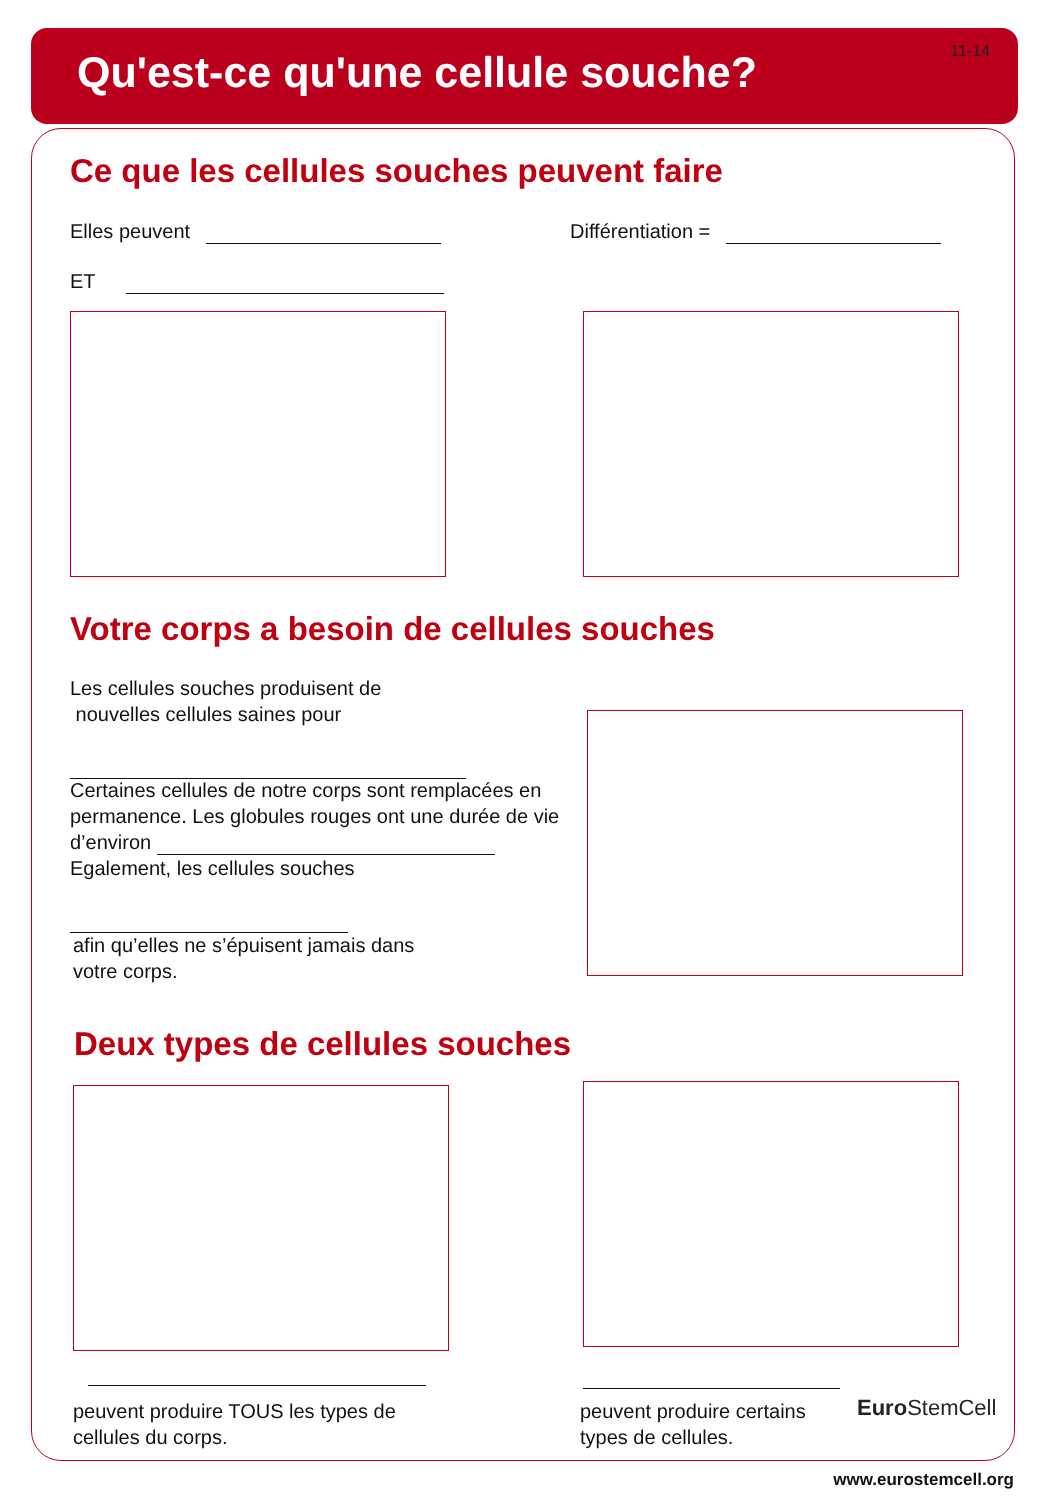Qu'est-ce qu'une cellule souche?
11-14
Ce que les cellules souches peuvent faire
Elles peuvent Différentiation =
ET
Votre corps a besoin de cellules souches
Les cellules souches produisent de
nouvelles cellules saines pour
Certaines cellules de notre corps sont remplacées en permanence. Les globules rouges ont une durée de vie d’environ
Egalement, les cellules souches
afin qu’elles ne s’épuisent jamais dans
votre corps.
Deux types de cellules souches
peuvent produire TOUS les types de
cellules du corps.
peuvent produire certains
types de cellules.
Euro StemCell
www.eurostemcell.org